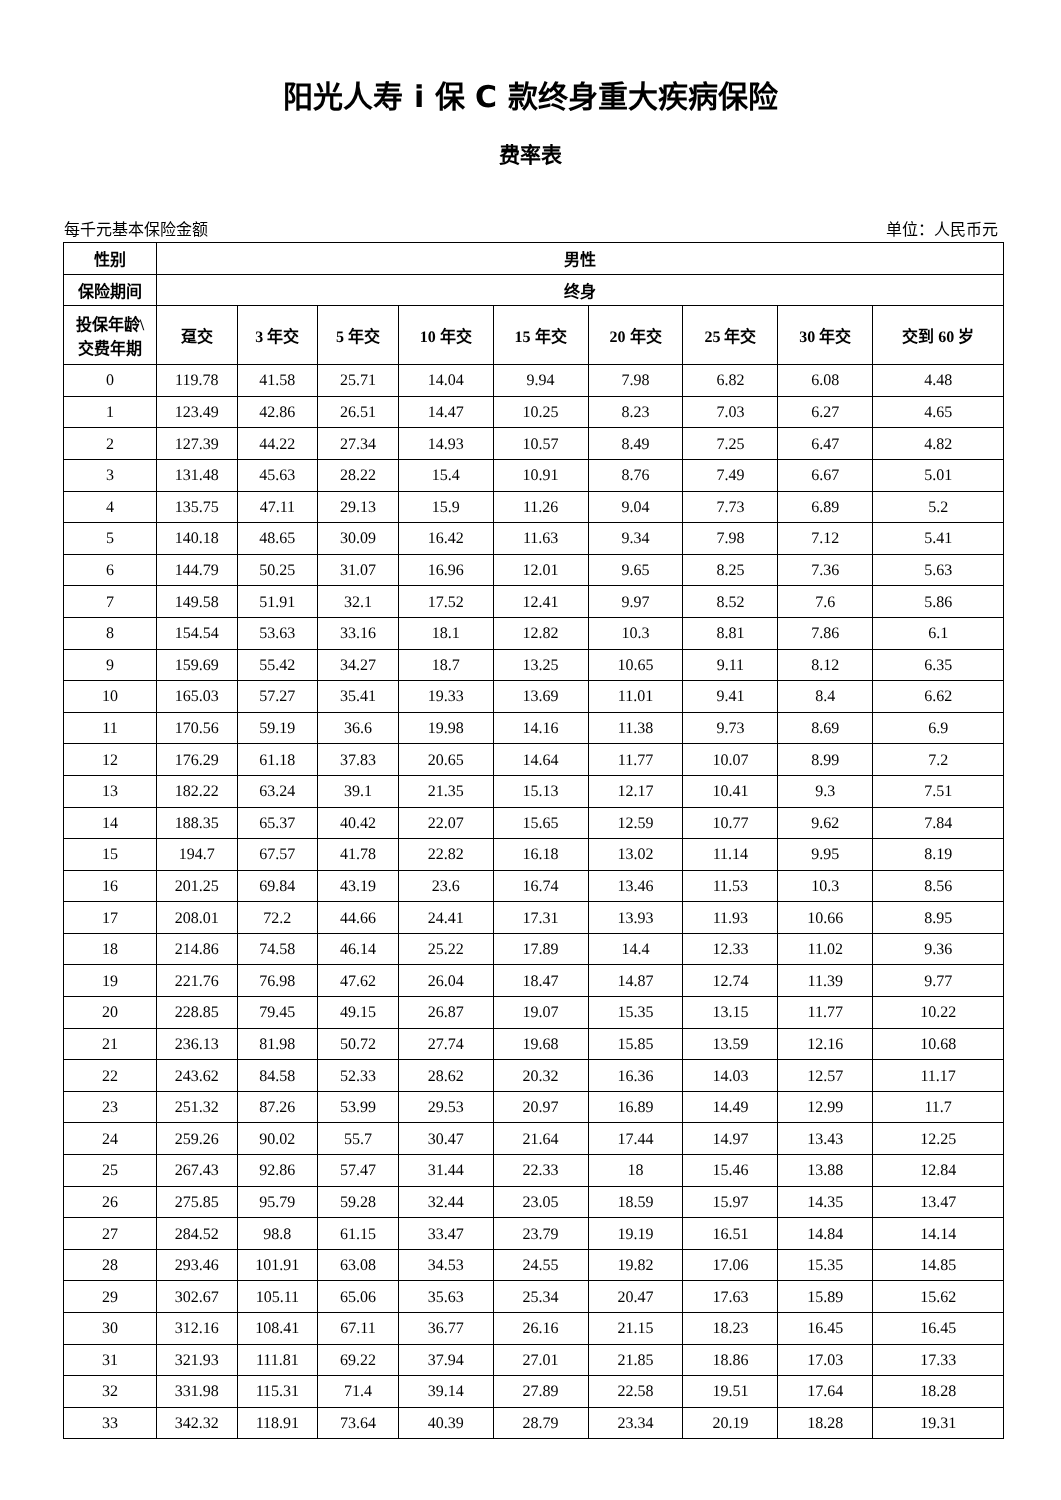阳光人寿 i 保 C 款终身重大疾病保险
费率表
每千元基本保险金额 单位：人民币元
| 性别 | 男性 | | | | | | | | |
| --- | --- | --- | --- | --- | --- | --- | --- | --- | --- |
| 保险期间 | 终身 | | | | | | | | |
| 投保年龄\ 交费年期 | 趸交 | 3 年交 | 5 年交 | 10 年交 | 15 年交 | 20 年交 | 25 年交 | 30 年交 | 交到 60 岁 |
| 0 | 119.78 | 41.58 | 25.71 | 14.04 | 9.94 | 7.98 | 6.82 | 6.08 | 4.48 |
| 1 | 123.49 | 42.86 | 26.51 | 14.47 | 10.25 | 8.23 | 7.03 | 6.27 | 4.65 |
| 2 | 127.39 | 44.22 | 27.34 | 14.93 | 10.57 | 8.49 | 7.25 | 6.47 | 4.82 |
| 3 | 131.48 | 45.63 | 28.22 | 15.4 | 10.91 | 8.76 | 7.49 | 6.67 | 5.01 |
| 4 | 135.75 | 47.11 | 29.13 | 15.9 | 11.26 | 9.04 | 7.73 | 6.89 | 5.2 |
| 5 | 140.18 | 48.65 | 30.09 | 16.42 | 11.63 | 9.34 | 7.98 | 7.12 | 5.41 |
| 6 | 144.79 | 50.25 | 31.07 | 16.96 | 12.01 | 9.65 | 8.25 | 7.36 | 5.63 |
| 7 | 149.58 | 51.91 | 32.1 | 17.52 | 12.41 | 9.97 | 8.52 | 7.6 | 5.86 |
| 8 | 154.54 | 53.63 | 33.16 | 18.1 | 12.82 | 10.3 | 8.81 | 7.86 | 6.1 |
| 9 | 159.69 | 55.42 | 34.27 | 18.7 | 13.25 | 10.65 | 9.11 | 8.12 | 6.35 |
| 10 | 165.03 | 57.27 | 35.41 | 19.33 | 13.69 | 11.01 | 9.41 | 8.4 | 6.62 |
| 11 | 170.56 | 59.19 | 36.6 | 19.98 | 14.16 | 11.38 | 9.73 | 8.69 | 6.9 |
| 12 | 176.29 | 61.18 | 37.83 | 20.65 | 14.64 | 11.77 | 10.07 | 8.99 | 7.2 |
| 13 | 182.22 | 63.24 | 39.1 | 21.35 | 15.13 | 12.17 | 10.41 | 9.3 | 7.51 |
| 14 | 188.35 | 65.37 | 40.42 | 22.07 | 15.65 | 12.59 | 10.77 | 9.62 | 7.84 |
| 15 | 194.7 | 67.57 | 41.78 | 22.82 | 16.18 | 13.02 | 11.14 | 9.95 | 8.19 |
| 16 | 201.25 | 69.84 | 43.19 | 23.6 | 16.74 | 13.46 | 11.53 | 10.3 | 8.56 |
| 17 | 208.01 | 72.2 | 44.66 | 24.41 | 17.31 | 13.93 | 11.93 | 10.66 | 8.95 |
| 18 | 214.86 | 74.58 | 46.14 | 25.22 | 17.89 | 14.4 | 12.33 | 11.02 | 9.36 |
| 19 | 221.76 | 76.98 | 47.62 | 26.04 | 18.47 | 14.87 | 12.74 | 11.39 | 9.77 |
| 20 | 228.85 | 79.45 | 49.15 | 26.87 | 19.07 | 15.35 | 13.15 | 11.77 | 10.22 |
| 21 | 236.13 | 81.98 | 50.72 | 27.74 | 19.68 | 15.85 | 13.59 | 12.16 | 10.68 |
| 22 | 243.62 | 84.58 | 52.33 | 28.62 | 20.32 | 16.36 | 14.03 | 12.57 | 11.17 |
| 23 | 251.32 | 87.26 | 53.99 | 29.53 | 20.97 | 16.89 | 14.49 | 12.99 | 11.7 |
| 24 | 259.26 | 90.02 | 55.7 | 30.47 | 21.64 | 17.44 | 14.97 | 13.43 | 12.25 |
| 25 | 267.43 | 92.86 | 57.47 | 31.44 | 22.33 | 18 | 15.46 | 13.88 | 12.84 |
| 26 | 275.85 | 95.79 | 59.28 | 32.44 | 23.05 | 18.59 | 15.97 | 14.35 | 13.47 |
| 27 | 284.52 | 98.8 | 61.15 | 33.47 | 23.79 | 19.19 | 16.51 | 14.84 | 14.14 |
| 28 | 293.46 | 101.91 | 63.08 | 34.53 | 24.55 | 19.82 | 17.06 | 15.35 | 14.85 |
| 29 | 302.67 | 105.11 | 65.06 | 35.63 | 25.34 | 20.47 | 17.63 | 15.89 | 15.62 |
| 30 | 312.16 | 108.41 | 67.11 | 36.77 | 26.16 | 21.15 | 18.23 | 16.45 | 16.45 |
| 31 | 321.93 | 111.81 | 69.22 | 37.94 | 27.01 | 21.85 | 18.86 | 17.03 | 17.33 |
| 32 | 331.98 | 115.31 | 71.4 | 39.14 | 27.89 | 22.58 | 19.51 | 17.64 | 18.28 |
| 33 | 342.32 | 118.91 | 73.64 | 40.39 | 28.79 | 23.34 | 20.19 | 18.28 | 19.31 |